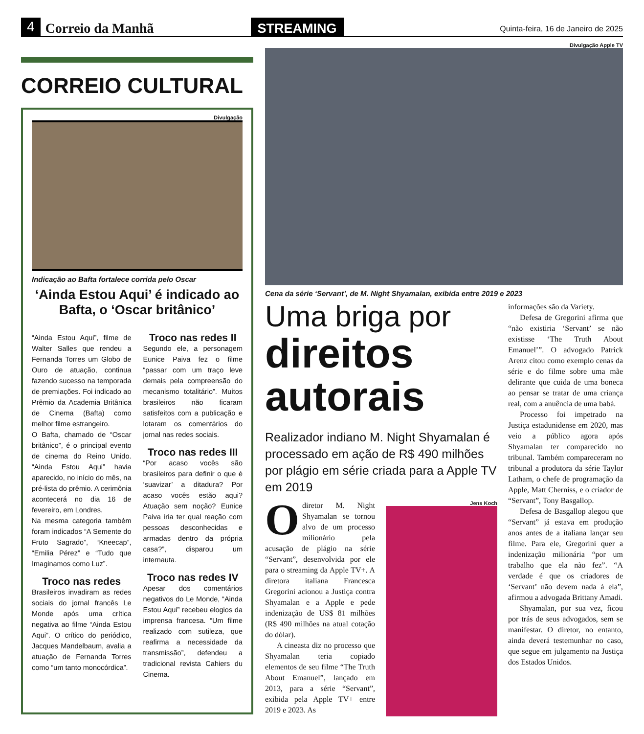4 Correio da Manhã STREAMING Quinta-feira, 16 de Janeiro de 2025
CORREIO CULTURAL
Divulgação
Indicação ao Bafta fortalece corrida pelo Oscar
‘Ainda Estou Aqui’ é indicado ao Bafta, o ‘Oscar britânico’
“Ainda Estou Aqui”, filme de Walter Salles que rendeu a Fernanda Torres um Globo de Ouro de atuação, continua fazendo sucesso na temporada de premiações. Foi indicado ao Prêmio da Academia Britânica de Cinema (Bafta) como melhor filme estrangeiro.
O Bafta, chamado de “Oscar britânico”, é o principal evento de cinema do Reino Unido. “Ainda Estou Aqui” havia aparecido, no início do mês, na pré-lista do prêmio. A cerimônia acontecerá no dia 16 de fevereiro, em Londres.
Na mesma categoria também foram indicados “A Semente do Fruto Sagrado”, “Kneecap”, “Emilia Pérez” e “Tudo que Imaginamos como Luz”.
Troco nas redes
Brasileiros invadiram as redes sociais do jornal francês Le Monde após uma crítica negativa ao filme “Ainda Estou Aqui”. O crítico do periódico, Jacques Mandelbaum, avalia a atuação de Fernanda Torres como “um tanto monocórdica”.
Troco nas redes II
Segundo ele, a personagem Eunice Paiva fez o filme “passar com um traço leve demais pela compreensão do mecanismo totalitário”. Muitos brasileiros não ficaram satisfeitos com a publicação e lotaram os comentários do jornal nas redes sociais.
Troco nas redes III
“Por acaso vocês são brasileiros para definir o que é ‘suavizar’ a ditadura? Por acaso vocês estão aqui? Atuação sem noção? Eunice Paiva iria ter qual reação com pessoas desconhecidas e armadas dentro da própria casa?”, disparou um internauta.
Troco nas redes IV
Apesar dos comentários negativos do Le Monde, “Ainda Estou Aqui” recebeu elogios da imprensa francesa. “Um filme realizado com sutileza, que reafirma a necessidade da transmissão”, defendeu a tradicional revista Cahiers du Cinema.
Divulgação Apple TV
Cena da série ‘Servant’, de M. Night Shyamalan, exibida entre 2019 e 2023
Uma briga por
direitos autorais
Realizador indiano M. Night Shyamalan é processado em ação de R$ 490 milhões por plágio em série criada para a Apple TV em 2019
Odiretor M. Night Shyamalan se tornou alvo de um processo milionário pela acusação de plágio na série “Servant”, desenvolvida por ele para o streaming da Apple TV+. A diretora italiana Francesca Gregorini acionou a Justiça contra Shyamalan e a Apple e pede indenização de US$ 81 milhões (R$ 490 milhões na atual cotação do dólar).
A cineasta diz no processo que Shyamalan teria copiado elementos de seu filme “The Truth About Emanuel”, lançado em 2013, para a série “Servant”, exibida pela Apple TV+ entre 2019 e 2023. As
Jens Koch
informações são da Variety.
Defesa de Gregorini afirma que “não existiria ‘Servant’ se não existisse ‘The Truth About Emanuel’”. O advogado Patrick Arenz citou como exemplo cenas da série e do filme sobre uma mãe delirante que cuida de uma boneca ao pensar se tratar de uma criança real, com a anuência de uma babá.
Processo foi impetrado na Justiça estadunidense em 2020, mas veio a público agora após Shyamalan ter comparecido no tribunal. Também compareceram no tribunal a produtora da série Taylor Latham, o chefe de programação da Apple, Matt Cherniss, e o criador de “Servant”, Tony Basgallop.
Defesa de Basgallop alegou que “Servant” já estava em produção anos antes de a italiana lançar seu filme. Para ele, Gregorini quer a indenização milionária “por um trabalho que ela não fez”. “A verdade é que os criadores de ‘Servant’ não devem nada à ela”, afirmou a advogada Brittany Amadi.
Shyamalan, por sua vez, ficou por trás de seus advogados, sem se manifestar. O diretor, no entanto, ainda deverá testemunhar no caso, que segue em julgamento na Justiça dos Estados Unidos.